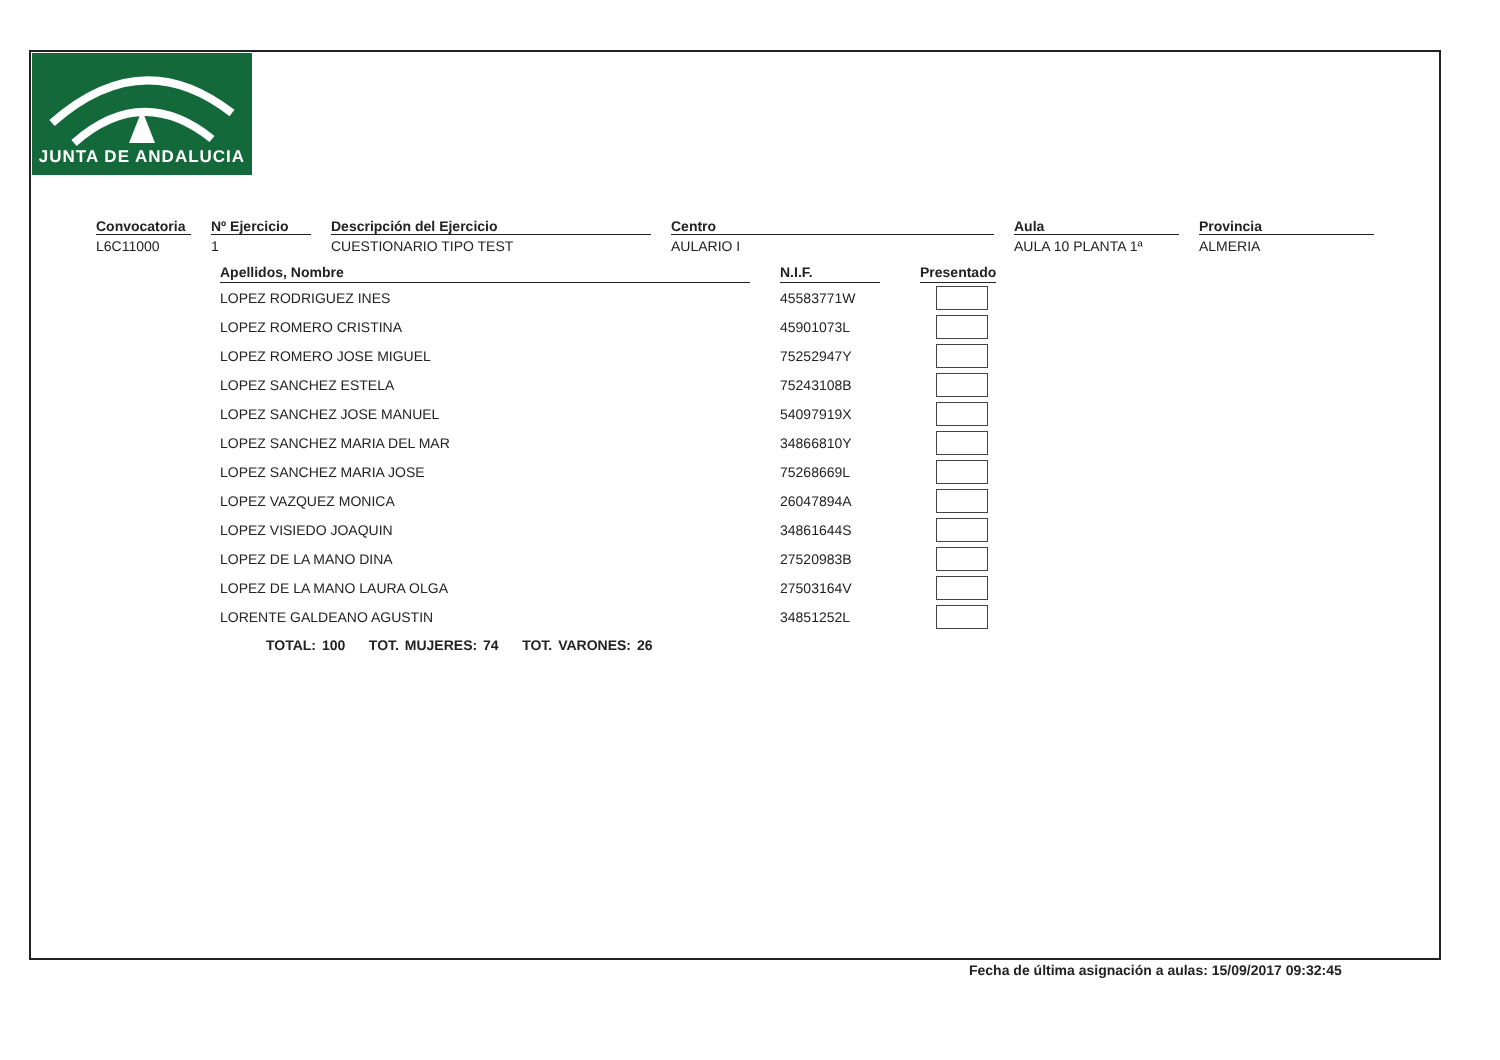JUNTA DE ANDALUCIA
Convocatoria
L6C11000
Nº Ejercicio
1
Descripción del Ejercicio
CUESTIONARIO TIPO TEST
Centro
AULARIO I
Aula
AULA 10 PLANTA 1ª
Provincia
ALMERIA
| Apellidos, Nombre | | N.I.F. | | Presentado |
| --- | --- | --- | --- | --- |
| LOPEZ RODRIGUEZ INES | | 45583771W | | |
| LOPEZ ROMERO CRISTINA | | 45901073L | | |
| LOPEZ ROMERO JOSE MIGUEL | | 75252947Y | | |
| LOPEZ SANCHEZ ESTELA | | 75243108B | | |
| LOPEZ SANCHEZ JOSE MANUEL | | 54097919X | | |
| LOPEZ SANCHEZ MARIA DEL MAR | | 34866810Y | | |
| LOPEZ SANCHEZ MARIA JOSE | | 75268669L | | |
| LOPEZ VAZQUEZ MONICA | | 26047894A | | |
| LOPEZ VISIEDO JOAQUIN | | 34861644S | | |
| LOPEZ DE LA MANO DINA | | 27520983B | | |
| LOPEZ DE LA MANO LAURA OLGA | | 27503164V | | |
| LORENTE GALDEANO AGUSTIN | | 34851252L | | |
TOTAL: 100 TOT. MUJERES: 74 TOT. VARONES: 26
Fecha de última asignación a aulas: 15/09/2017 09:32:45